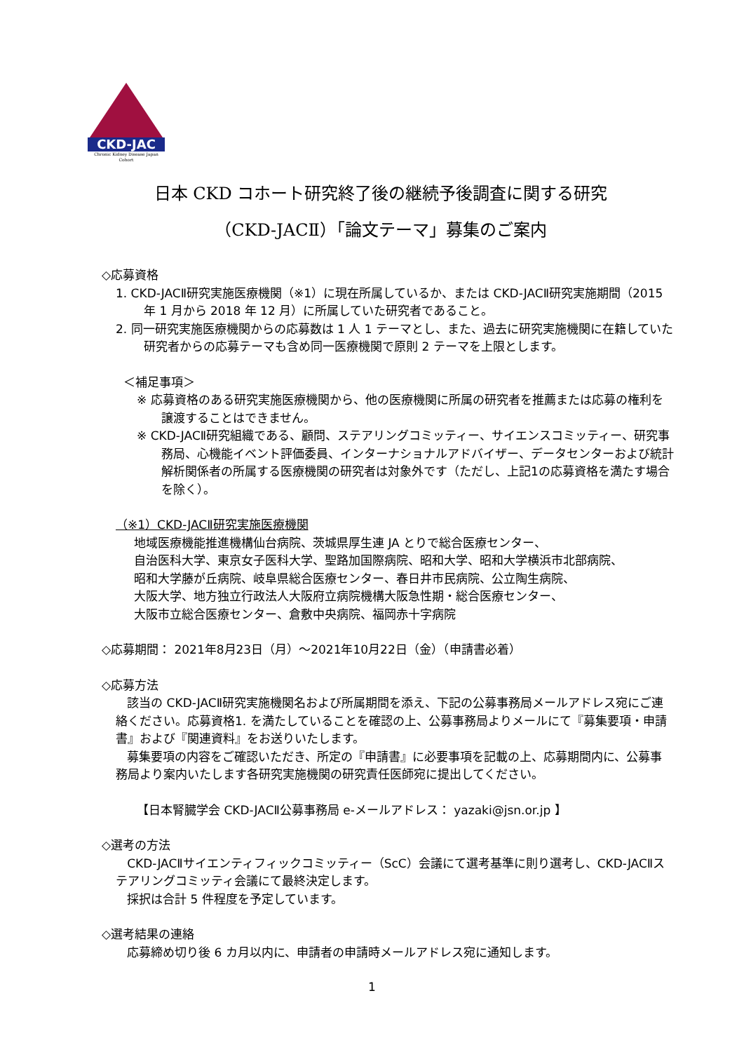CKD-JAC
Chronic Kidney Disease Japan Cohort
日本 CKD コホート研究終了後の継続予後調査に関する研究
（CKD-JACⅡ）「論文テーマ」募集のご案内
◇応募資格
1. CKD-JACⅡ研究実施医療機関（※1）に現在所属しているか、または CKD-JACⅡ研究実施期間（2015 年 1 月から 2018 年 12 月）に所属していた研究者であること。
2. 同一研究実施医療機関からの応募数は 1 人 1 テーマとし、また、過去に研究実施機関に在籍していた研究者からの応募テーマも含め同一医療機関で原則 2 テーマを上限とします。
＜補足事項＞
※ 応募資格のある研究実施医療機関から、他の医療機関に所属の研究者を推薦または応募の権利を譲渡することはできません。
※ CKD-JACⅡ研究組織である、顧問、ステアリングコミッティー、サイエンスコミッティー、研究事務局、心機能イベント評価委員、インターナショナルアドバイザー、データセンターおよび統計解析関係者の所属する医療機関の研究者は対象外です（ただし、上記1の応募資格を満たす場合を除く）。
（※1）CKD-JACⅡ研究実施医療機関
地域医療機能推進機構仙台病院、茨城県厚生連 JA とりで総合医療センター、
自治医科大学、東京女子医科大学、聖路加国際病院、昭和大学、昭和大学横浜市北部病院、
昭和大学藤が丘病院、岐阜県総合医療センター、春日井市民病院、公立陶生病院、
大阪大学、地方独立行政法人大阪府立病院機構大阪急性期・総合医療センター、
大阪市立総合医療センター、倉敷中央病院、福岡赤十字病院
◇応募期間： 2021年8月23日（月）～2021年10月22日（金）（申請書必着）
◇応募方法
該当の CKD-JACⅡ研究実施機関名および所属期間を添え、下記の公募事務局メールアドレス宛にご連絡ください。応募資格1. を満たしていることを確認の上、公募事務局よりメールにて『募集要項・申請書』および『関連資料』をお送りいたします。
募集要項の内容をご確認いただき、所定の『申請書』に必要事項を記載の上、応募期間内に、公募事務局より案内いたします各研究実施機関の研究責任医師宛に提出してください。
【日本腎臓学会 CKD-JACⅡ公募事務局 e-メールアドレス： yazaki@jsn.or.jp 】
◇選考の方法
CKD-JACⅡサイエンティフィックコミッティー（ScC）会議にて選考基準に則り選考し、CKD-JACⅡステアリングコミッティ会議にて最終決定します。
採択は合計 5 件程度を予定しています。
◇選考結果の連絡
応募締め切り後 6 カ月以内に、申請者の申請時メールアドレス宛に通知します。
1